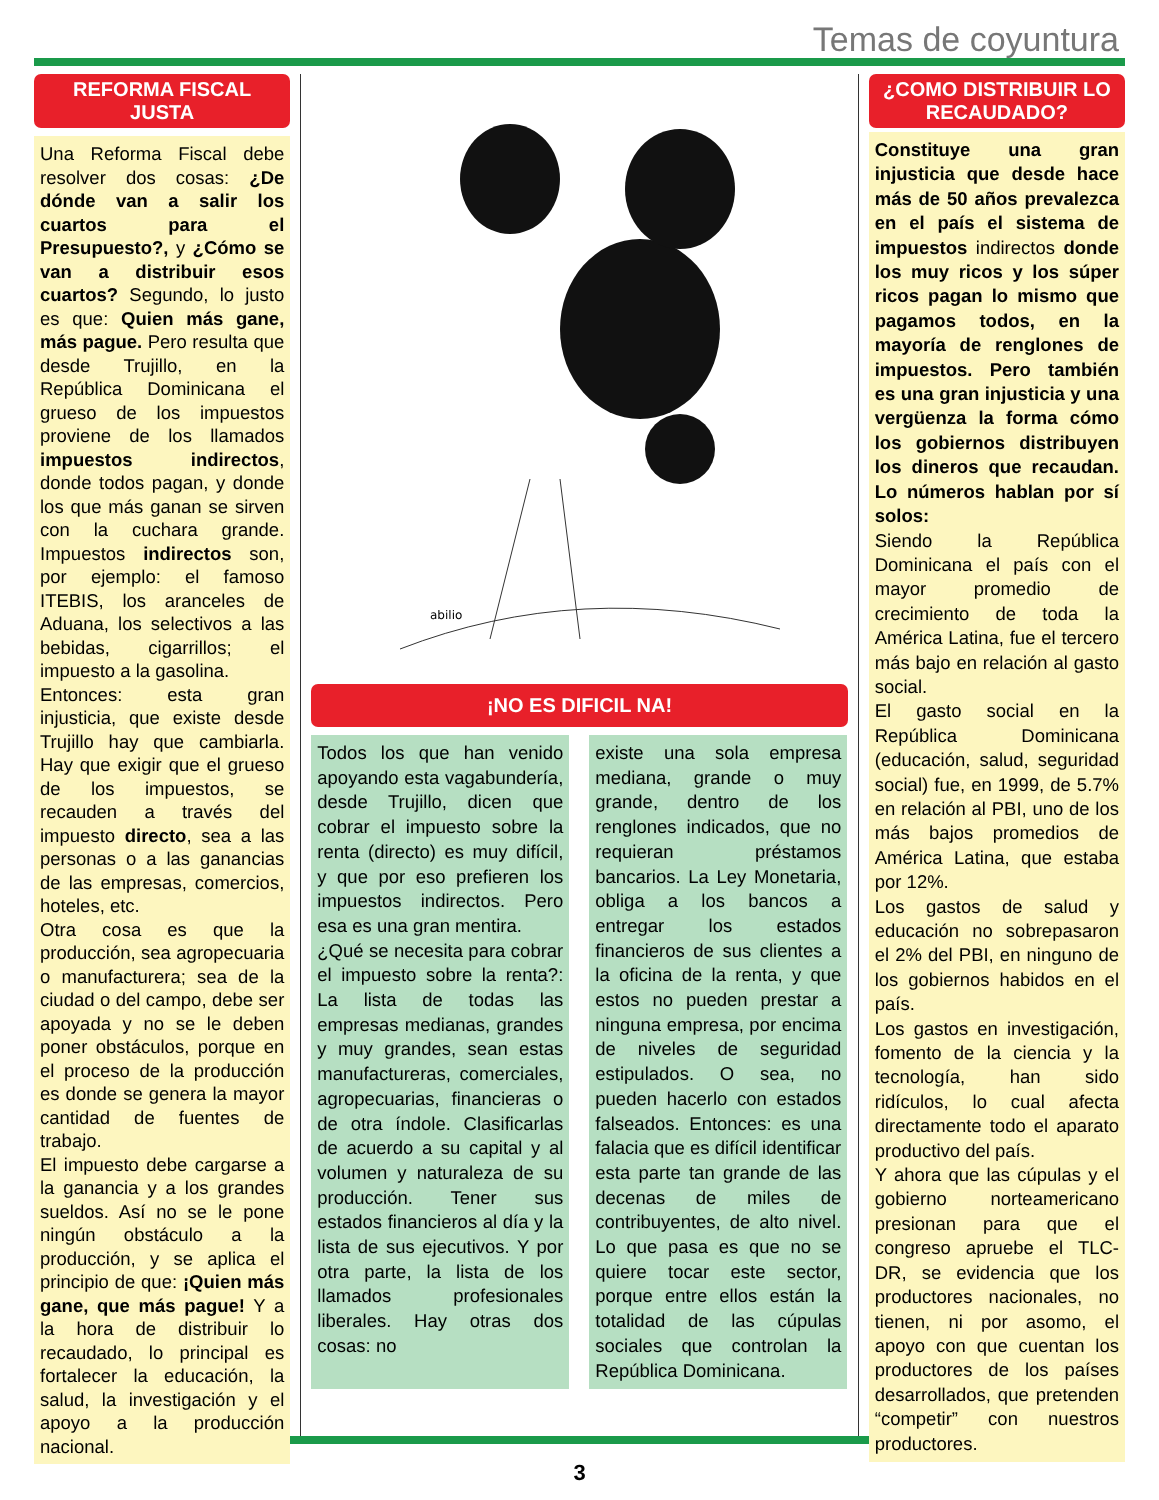Temas de coyuntura
REFORMA FISCAL
JUSTA
Una Reforma Fiscal debe resolver dos cosas: ¿De dónde van a salir los cuartos para el Presupuesto?, y ¿Cómo se van a distribuir esos cuartos? Segundo, lo justo es que: Quien más gane, más pague. Pero resulta que desde Trujillo, en la República Dominicana el grueso de los impuestos proviene de los llamados impuestos indirectos, donde todos pagan, y donde los que más ganan se sirven con la cuchara grande. Impuestos indirectos son, por ejemplo: el famoso ITEBIS, los aranceles de Aduana, los selectivos a las bebidas, cigarrillos; el impuesto a la gasolina.
Entonces: esta gran injusticia, que existe desde Trujillo hay que cambiarla. Hay que exigir que el grueso de los impuestos, se recauden a través del impuesto directo, sea a las personas o a las ganancias de las empresas, comercios, hoteles, etc.
Otra cosa es que la producción, sea agropecuaria o manufacturera; sea de la ciudad o del campo, debe ser apoyada y no se le deben poner obstáculos, porque en el proceso de la producción es donde se genera la mayor cantidad de fuentes de trabajo.
El impuesto debe cargarse a la ganancia y a los grandes sueldos. Así no se le pone ningún obstáculo a la producción, y se aplica el principio de que: ¡Quien más gane, que más pague! Y a la hora de distribuir lo recaudado, lo principal es fortalecer la educación, la salud, la investigación y el apoyo a la producción nacional.
abilio
¡NO ES DIFICIL NA!
Todos los que han venido apoyando esta vagabundería, desde Trujillo, dicen que cobrar el impuesto sobre la renta (directo) es muy difícil, y que por eso prefieren los impuestos indirectos. Pero esa es una gran mentira.
¿Qué se necesita para cobrar el impuesto sobre la renta?: La lista de todas las empresas medianas, grandes y muy grandes, sean estas manufactureras, comerciales, agropecuarias, financieras o de otra índole. Clasificarlas de acuerdo a su capital y al volumen y naturaleza de su producción. Tener sus estados financieros al día y la lista de sus ejecutivos. Y por otra parte, la lista de los llamados profesionales liberales. Hay otras dos cosas: no
existe una sola empresa mediana, grande o muy grande, dentro de los renglones indicados, que no requieran préstamos bancarios. La Ley Monetaria, obliga a los bancos a entregar los estados financieros de sus clientes a la oficina de la renta, y que estos no pueden prestar a ninguna empresa, por encima de niveles de seguridad estipulados. O sea, no pueden hacerlo con estados falseados. Entonces: es una falacia que es difícil identificar esta parte tan grande de las decenas de miles de contribuyentes, de alto nivel. Lo que pasa es que no se quiere tocar este sector, porque entre ellos están la totalidad de las cúpulas sociales que controlan la República Dominicana.
¿COMO DISTRIBUIR LO RECAUDADO?
Constituye una gran injusticia que desde hace más de 50 años prevalezca en el país el sistema de impuestos indirectos donde los muy ricos y los súper ricos pagan lo mismo que pagamos todos, en la mayoría de renglones de impuestos. Pero también es una gran injusticia y una vergüenza la forma cómo los gobiernos distribuyen los dineros que recaudan. Lo números hablan por sí solos:
Siendo la República Dominicana el país con el mayor promedio de crecimiento de toda la América Latina, fue el tercero más bajo en relación al gasto social.
El gasto social en la República Dominicana (educación, salud, seguridad social) fue, en 1999, de 5.7% en relación al PBI, uno de los más bajos promedios de América Latina, que estaba por 12%.
Los gastos de salud y educación no sobrepasaron el 2% del PBI, en ninguno de los gobiernos habidos en el país.
Los gastos en investigación, fomento de la ciencia y la tecnología, han sido ridículos, lo cual afecta directamente todo el aparato productivo del país.
Y ahora que las cúpulas y el gobierno norteamericano presionan para que el congreso apruebe el TLC-DR, se evidencia que los productores nacionales, no tienen, ni por asomo, el apoyo con que cuentan los productores de los países desarrollados, que pretenden “competir” con nuestros productores.
3